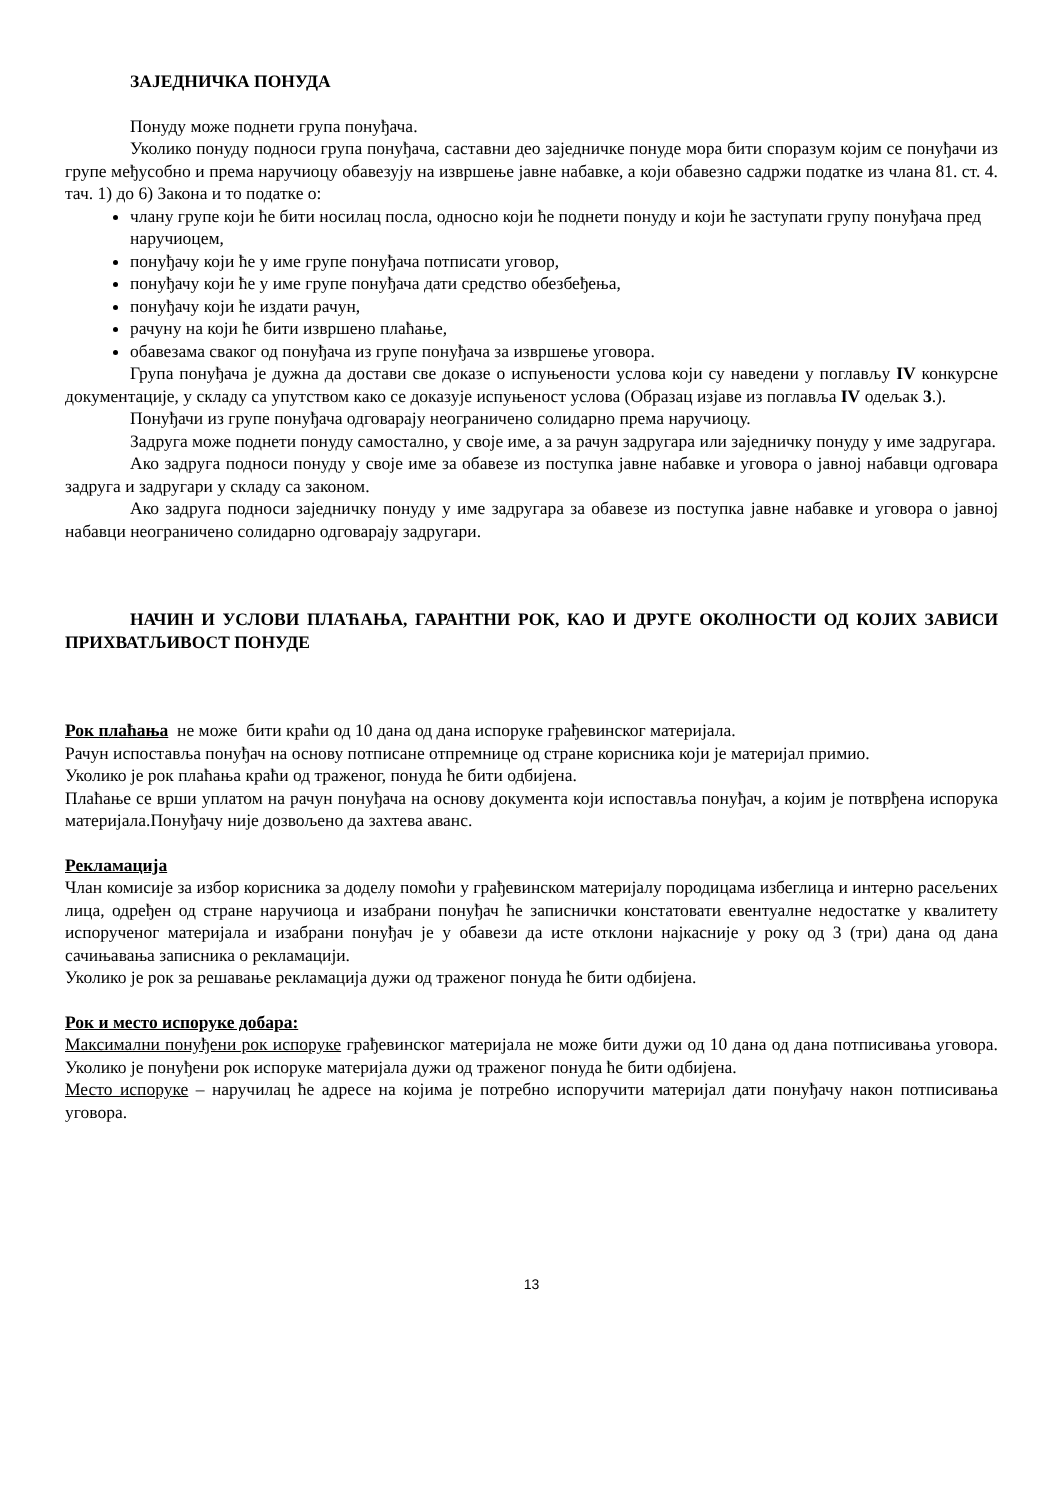ЗАЈЕДНИЧКА ПОНУДА
Понуду може поднети група понуђача.
Уколико понуду подноси група понуђача, саставни део заједничке понуде мора бити споразум којим се понуђачи из групе међусобно и према наручиоцу обавезују на извршење јавне набавке, а који обавезно садржи податке из члана 81. ст. 4. тач. 1) до 6) Закона и то податке о:
члану групе који ће бити носилац посла, односно који ће поднети понуду и који ће заступати групу понуђача пред наручиоцем,
понуђачу који ће у име групе понуђача потписати уговор,
понуђачу који ће у име групе понуђача дати средство обезбеђења,
понуђачу који ће издати рачун,
рачуну на који ће бити извршено плаћање,
обавезама сваког од понуђача из групе понуђача за извршење уговора.
Група понуђача је дужна да достави све доказе о испуњености услова који су наведени у поглављу IV конкурсне документације, у складу са упутством како се доказује испуњеност услова (Образац изјаве из поглавља IV одељак 3.).
Понуђачи из групе понуђача одговарају неограничено солидарно према наручиоцу.
Задруга може поднети понуду самостално, у своје име, а за рачун задругара или заједничку понуду у име задругара.
Ако задруга подноси понуду у своје име за обавезе из поступка јавне набавке и уговора о јавној набавци одговара задруга и задругари у складу са законом.
Ако задруга подноси заједничку понуду у име задругара за обавезе из поступка јавне набавке и уговора о јавној набавци неограничено солидарно одговарају задругари.
НАЧИН И УСЛОВИ ПЛАЋАЊА, ГАРАНТНИ РОК, КАО И ДРУГЕ ОКОЛНОСТИ ОД КОЈИХ ЗАВИСИ ПРИХВАТЉИВОСТ ПОНУДЕ
Рок плаћања не може бити краћи од 10 дана од дана испоруке грађевинског материјала.
Рачун испоставља понуђач на основу потписане отпремнице од стране корисника који је материјал примио.
Уколико је рок плаћања краћи од траженог, понуда ће бити одбијена.
Плаћање се врши уплатом на рачун понуђача на основу документа који испоставља понуђач, а којим је потврђена испорука материјала.Понуђачу није дозвољено да захтева аванс.
Рекламација
Члан комисије за избор корисника за доделу помоћи у грађевинском материјалу породицама избеглица и интерно расељених лица, одређен од стране наручиоца и изабрани понуђач ће записнички констатовати евентуалне недостатке у квалитету испорученог материјала и изабрани понуђач је у обавези да исте отклони најкасније у року од 3 (три) дана од дана сачињавања записника о рекламацији.
Уколико је рок за решавање рекламација дужи од траженог понуда ће бити одбијена.
Рок и место испоруке добара:
Максимални понуђени рок испоруке грађевинског материјала не може бити дужи од 10 дана од дана потписивања уговора. Уколико је понуђени рок испоруке материјала дужи од траженог понуда ће бити одбијена.
Место испоруке – наручилац ће адресе на којима је потребно испоручити материјал дати понуђачу након потписивања уговора.
13